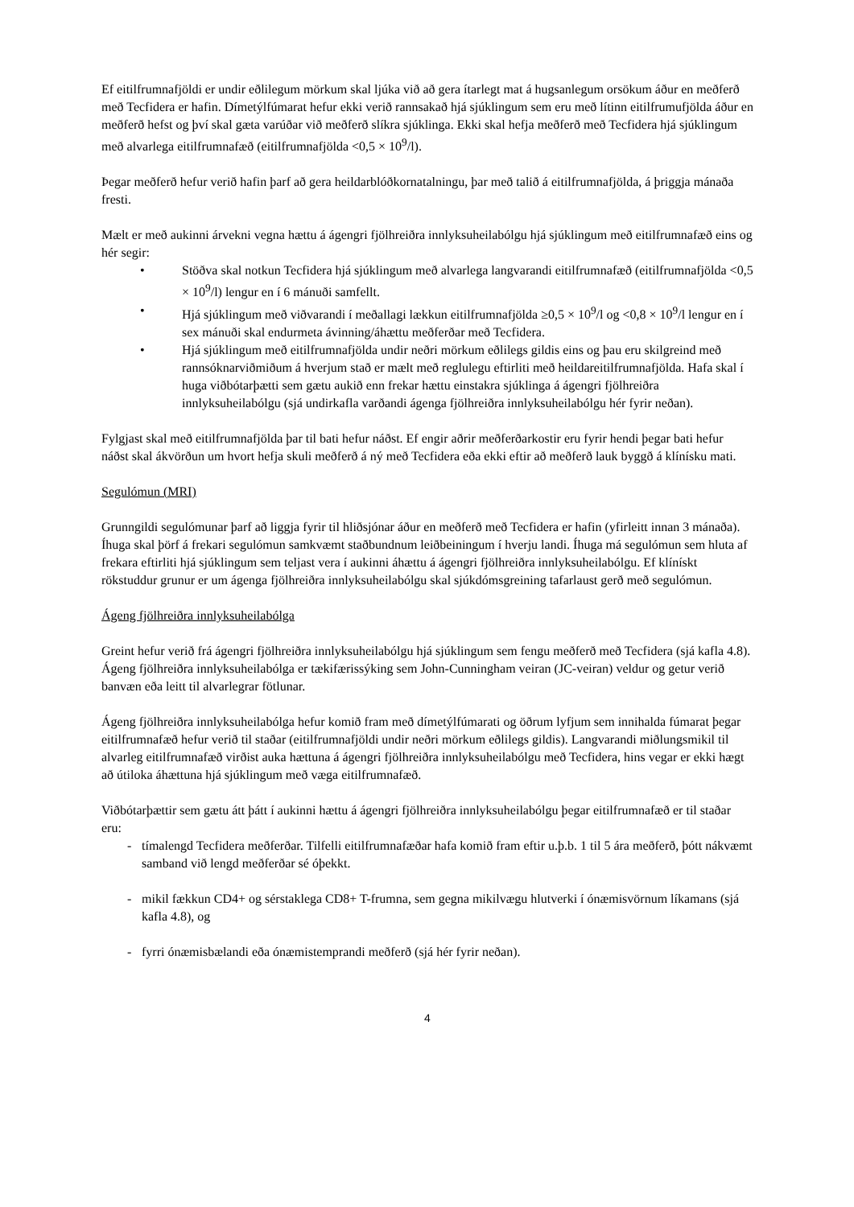Ef eitilfrumnafjöldi er undir eðlilegum mörkum skal ljúka við að gera ítarlegt mat á hugsanlegum orsökum áður en meðferð með Tecfidera er hafin. Dímetýlfúmarat hefur ekki verið rannsakað hjá sjúklingum sem eru með lítinn eitilfrumufjölda áður en meðferð hefst og því skal gæta varúðar við meðferð slíkra sjúklinga. Ekki skal hefja meðferð með Tecfidera hjá sjúklingum með alvarlega eitilfrumnafæð (eitilfrumnafjölda <0,5 × 10<sup>9</sup>/l).
Þegar meðferð hefur verið hafin þarf að gera heildarblóðkornatalningu, þar með talið á eitilfrumnafjölda, á þriggja mánaða fresti.
Mælt er með aukinni árvekni vegna hættu á ágengri fjölhreiðra innlyksuheilabólgu hjá sjúklingum með eitilfrumnafæð eins og hér segir:
• Stöðva skal notkun Tecfidera hjá sjúklingum með alvarlega langvarandi eitilfrumnafæð (eitilfrumnafjölda <0,5 × 10<sup>9</sup>/l) lengur en í 6 mánuði samfellt.
• Hjá sjúklingum með viðvarandi í meðallagi lækkun eitilfrumnafjölda ≥0,5 × 10<sup>9</sup>/l og <0,8 × 10<sup>9</sup>/l lengur en í sex mánuði skal endurmeta ávinning/áhættu meðferðar með Tecfidera.
• Hjá sjúklingum með eitilfrumnafjölda undir neðri mörkum eðlilegs gildis eins og þau eru skilgreind með rannsóknarviðmiðum á hverjum stað er mælt með reglulegu eftirliti með heildareitilfrumnafjölda. Hafa skal í huga viðbótarþætti sem gætu aukið enn frekar hættu einstakra sjúklinga á ágengri fjölhreiðra innlyksuheilabólgu (sjá undirkafla varðandi ágenga fjölhreiðra innlyksuheilabólgu hér fyrir neðan).
Fylgjast skal með eitilfrumnafjölda þar til bati hefur náðst. Ef engir aðrir meðferðarkostir eru fyrir hendi þegar bati hefur náðst skal ákvörðun um hvort hefja skuli meðferð á ný með Tecfidera eða ekki eftir að meðferð lauk byggð á klínísku mati.
Segulómun (MRI)
Grunngildi segulómunar þarf að liggja fyrir til hliðsjónar áður en meðferð með Tecfidera er hafin (yfirleitt innan 3 mánaða). Íhuga skal þörf á frekari segulómun samkvæmt staðbundnum leiðbeiningum í hverju landi. Íhuga má segulómun sem hluta af frekara eftirliti hjá sjúklingum sem teljast vera í aukinni áhættu á ágengri fjölhreiðra innlyksuheilabólgu. Ef klínískt rökstuddur grunur er um ágenga fjölhreiðra innlyksuheilabólgu skal sjúkdómsgreining tafarlaust gerð með segulómun.
Ágeng fjölhreiðra innlyksuheilabólga
Greint hefur verið frá ágengri fjölhreiðra innlyksuheilabólgu hjá sjúklingum sem fengu meðferð með Tecfidera (sjá kafla 4.8). Ágeng fjölhreiðra innlyksuheilabólga er tækifærissýking sem John-Cunningham veiran (JC-veiran) veldur og getur verið banvæn eða leitt til alvarlegrar fötlunar.
Ágeng fjölhreiðra innlyksuheilabólga hefur komið fram með dímetýlfúmarati og öðrum lyfjum sem innihalda fúmarat þegar eitilfrumnafæð hefur verið til staðar (eitilfrumnafjöldi undir neðri mörkum eðlilegs gildis). Langvarandi miðlungsmikil til alvarleg eitilfrumnafæð virðist auka hættuna á ágengri fjölhreiðra innlyksuheilabólgu með Tecfidera, hins vegar er ekki hægt að útiloka áhættuna hjá sjúklingum með væga eitilfrumnafæð.
Viðbótarþættir sem gætu átt þátt í aukinni hættu á ágengri fjölhreiðra innlyksuheilabólgu þegar eitilfrumnafæð er til staðar eru:
- tímalengd Tecfidera meðferðar. Tilfelli eitilfrumnafæðar hafa komið fram eftir u.þ.b. 1 til 5 ára meðferð, þótt nákvæmt samband við lengd meðferðar sé óþekkt.
- mikil fækkun CD4+ og sérstaklega CD8+ T-frumna, sem gegna mikilvægu hlutverki í ónæmisvörnum líkamans (sjá kafla 4.8), og
- fyrri ónæmisbælandi eða ónæmistemprandi meðferð (sjá hér fyrir neðan).
4